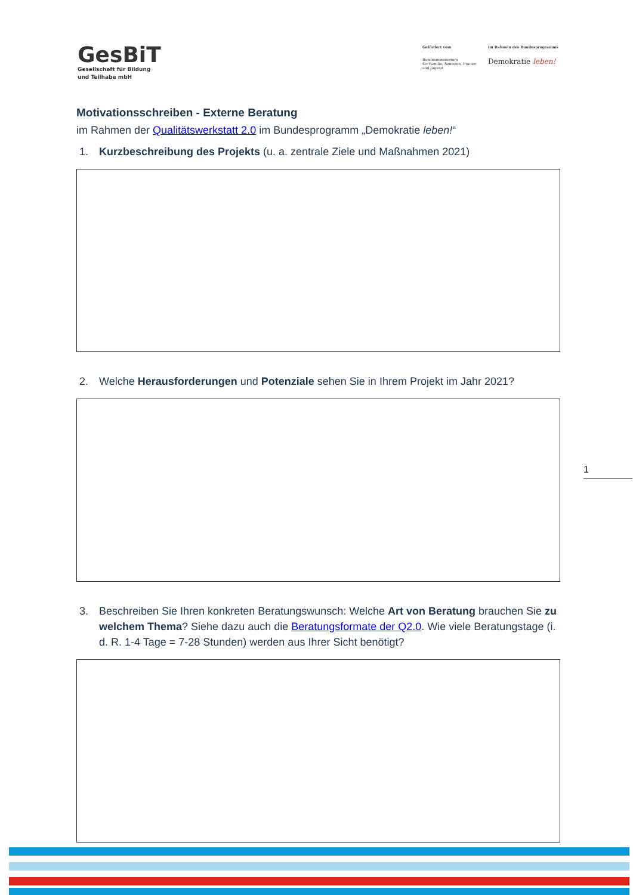GesBiT
Gesellschaft für Bildung
und Teilhabe mbH
Gefördert vom
Bundesministerium
für Familie, Senioren, Frauen
und Jugend
im Rahmen des Bundesprogramms
Demokratie leben!
Motivationsschreiben - Externe Beratung
im Rahmen der Qualitätswerkstatt 2.0 im Bundesprogramm „Demokratie leben!“
1. Kurzbeschreibung des Projekts (u. a. zentrale Ziele und Maßnahmen 2021)
2. Welche Herausforderungen und Potenziale sehen Sie in Ihrem Projekt im Jahr 2021?
3. Beschreiben Sie Ihren konkreten Beratungswunsch: Welche Art von Beratung brauchen Sie zu welchem Thema? Siehe dazu auch die Beratungsformate der Q2.0. Wie viele Beratungstage (i. d. R. 1-4 Tage = 7-28 Stunden) werden aus Ihrer Sicht benötigt?
1